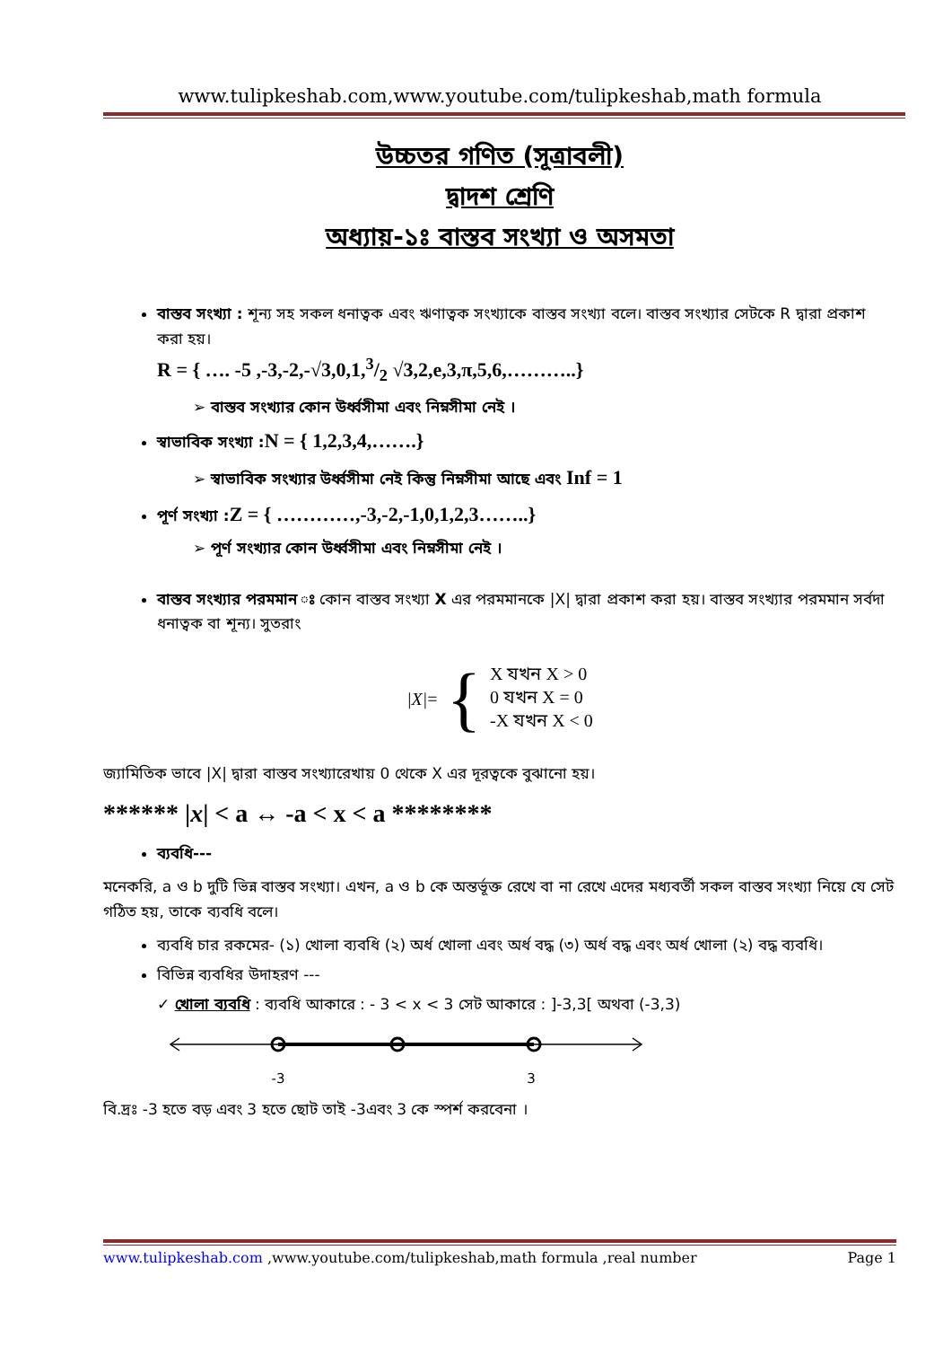www.tulipkeshab.com,www.youtube.com/tulipkeshab,math formula
উচ্চতর গণিত (সূত্রাবলী)
দ্বাদশ শ্রেণি
অধ্যায়-১ঃ বাস্তব সংখ্যা ও অসমতা
বাস্তব সংখ্যা : শূন্য সহ সকল ধনাত্বক এবং ঋণাত্বক সংখ্যাকে বাস্তব সংখ্যা বলে। বাস্তব সংখ্যার সেটকে R দ্বারা প্রকাশ করা হয়।
R = { …. -5 ,-3,-2,-√3,0,1,3/2 √3,2,e,3,π,5,6,………..}
➢ বাস্তব সংখ্যার কোন উর্ধ্বসীমা এবং নিম্নসীমা নেই ।
স্বাভাবিক সংখ্যা :N = { 1,2,3,4,…….}
➢ স্বাভাবিক সংখ্যার উর্ধ্বসীমা নেই কিন্তু নিম্নসীমা আছে এবং Inf = 1
পূর্ণ সংখ্যা :Z = { …………,-3,-2,-1,0,1,2,3……..}
➢ পূর্ণ সংখ্যার কোন উর্ধ্বসীমা এবং নিম্নসীমা নেই ।
বাস্তব সংখ্যার পরমমান ঃ কোন বাস্তব সংখ্যা X এর পরমমানকে |X| দ্বারা প্রকাশ করা হয়। বাস্তব সংখ্যার পরমমান সর্বদা ধনাত্বক বা শূন্য। সুতরাং
|X| = {
X যখন X > 0
0 যখন X = 0
-X যখন X < 0
জ্যামিতিক ভাবে |X| দ্বারা বাস্তব সংখ্যারেখায় 0 থেকে X এর দূরত্বকে বুঝানো হয়।
****** |x| < a ↔ -a < x < a ********
ব্যবধি---
মনেকরি, a ও b দুটি ভিন্ন বাস্তব সংখ্যা। এখন, a ও b কে অন্তর্ভূক্ত রেখে বা না রেখে এদের মধ্যবর্তী সকল বাস্তব সংখ্যা নিয়ে যে সেট গঠিত হয়, তাকে ব্যবধি বলে।
ব্যবধি চার রকমের- (১) খোলা ব্যবধি (২) অর্ধ খোলা এবং অর্ধ বদ্ধ (৩) অর্ধ বদ্ধ এবং অর্ধ খোলা (২) বদ্ধ ব্যবধি।
বিভিন্ন ব্যবধির উদাহরণ ---
✓ খোলা ব্যবধি : ব্যবধি আকারে : - 3 < x < 3 সেট আকারে : ]-3,3[ অথবা (-3,3)
-3
3
বি.দ্রঃ -3 হতে বড় এবং 3 হতে ছোট তাই -3এবং 3 কে স্পর্শ করবেনা ।
www.tulipkeshab.com ,www.youtube.com/tulipkeshab,math formula ,real number Page 1